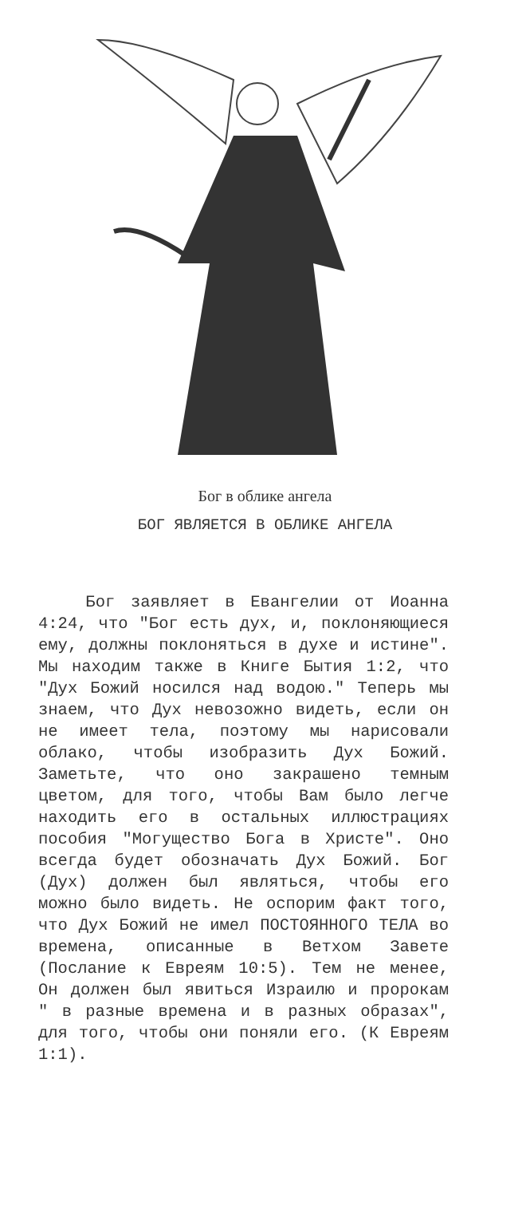Бог в облике ангела
БОГ ЯВЛЯЕТСЯ В ОБЛИКЕ АНГЕЛА
Бог заявляет в Евангелии от Иоанна 4:24, что "Бог есть дух, и, поклоняющиеся ему, должны поклоняться в духе и истине". Мы находим также в Книге Бытия 1:2, что "Дух Божий носился над водою." Теперь мы знаем, что Дух невозожно видеть, если он не имеет тела, поэтому мы нарисовали облако, чтобы изобразить Дух Божий. Заметьте, что оно закрашено темным цветом, для того, чтобы Вам было легче находить его в остальных иллюстрациях пособия "Могущество Бога в Христе". Оно всегда будет обозначать Дух Божий. Бог (Дух) должен был являться, чтобы его можно было видеть. Не оспорим факт того, что Дух Божий не имел ПОСТОЯННОГО ТЕЛА во времена, описанные в Ветхом Завете (Послание к Евреям 10:5). Тем не менее, Он должен был явиться Израилю и пророкам " в разные времена и в разных образах", для того, чтобы они поняли его. (К Евреям 1:1).